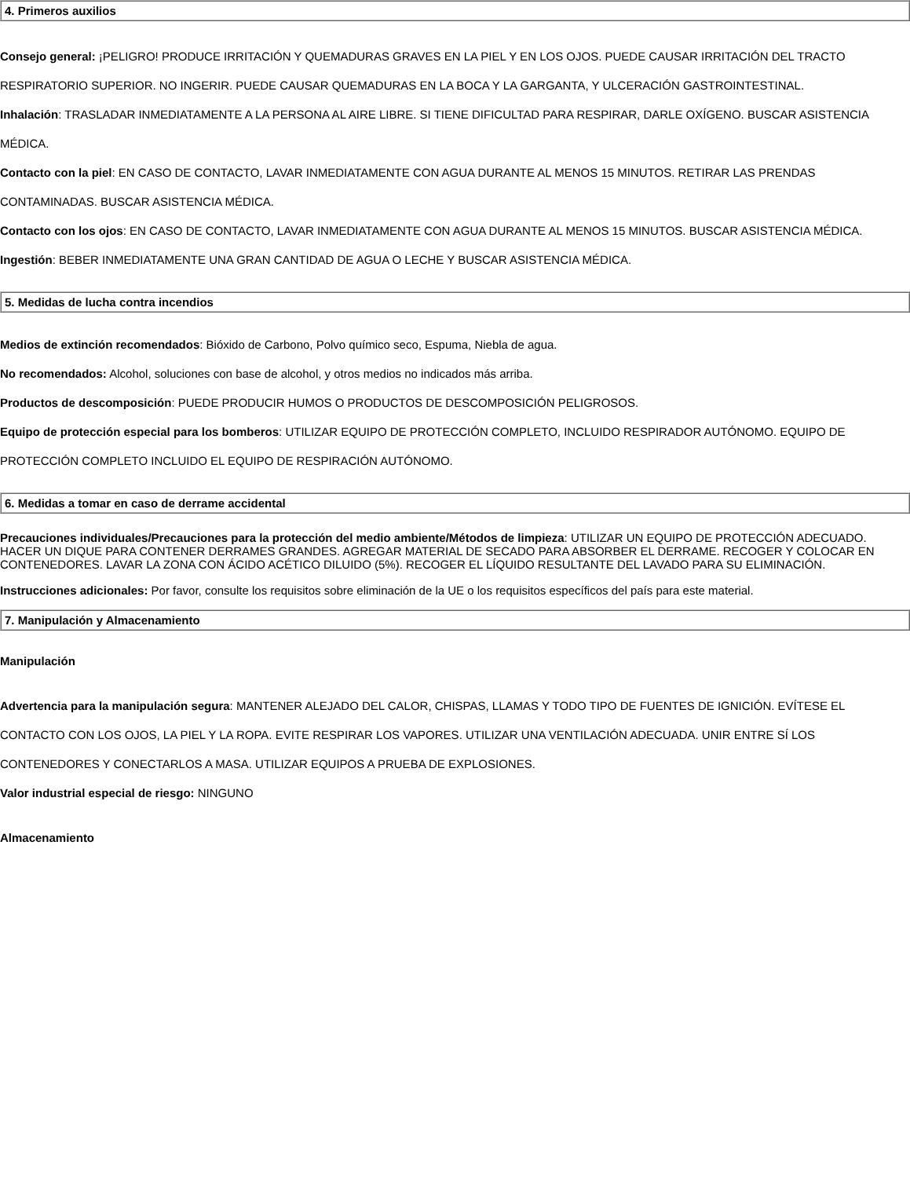4. Primeros auxilios
Consejo general: ¡PELIGRO! PRODUCE IRRITACIÓN Y QUEMADURAS GRAVES EN LA PIEL Y EN LOS OJOS. PUEDE CAUSAR IRRITACIÓN DEL TRACTO RESPIRATORIO SUPERIOR. NO INGERIR. PUEDE CAUSAR QUEMADURAS EN LA BOCA Y LA GARGANTA, Y ULCERACIÓN GASTROINTESTINAL.
Inhalación: TRASLADAR INMEDIATAMENTE A LA PERSONA AL AIRE LIBRE. SI TIENE DIFICULTAD PARA RESPIRAR, DARLE OXÍGENO. BUSCAR ASISTENCIA MÉDICA.
Contacto con la piel: EN CASO DE CONTACTO, LAVAR INMEDIATAMENTE CON AGUA DURANTE AL MENOS 15 MINUTOS. RETIRAR LAS PRENDAS CONTAMINADAS. BUSCAR ASISTENCIA MÉDICA.
Contacto con los ojos: EN CASO DE CONTACTO, LAVAR INMEDIATAMENTE CON AGUA DURANTE AL MENOS 15 MINUTOS. BUSCAR ASISTENCIA MÉDICA.
Ingestión: BEBER INMEDIATAMENTE UNA GRAN CANTIDAD DE AGUA O LECHE Y BUSCAR ASISTENCIA MÉDICA.
5. Medidas de lucha contra incendios
Medios de extinción recomendados: Bióxido de Carbono, Polvo químico seco, Espuma, Niebla de agua.
No recomendados: Alcohol, soluciones con base de alcohol, y otros medios no indicados más arriba.
Productos de descomposición: PUEDE PRODUCIR HUMOS O PRODUCTOS DE DESCOMPOSICIÓN PELIGROSOS.
Equipo de protección especial para los bomberos: UTILIZAR EQUIPO DE PROTECCIÓN COMPLETO, INCLUIDO RESPIRADOR AUTÓNOMO. EQUIPO DE PROTECCIÓN COMPLETO INCLUIDO EL EQUIPO DE RESPIRACIÓN AUTÓNOMO.
6. Medidas a tomar en caso de derrame accidental
Precauciones individuales/Precauciones para la protección del medio ambiente/Métodos de limpieza: UTILIZAR UN EQUIPO DE PROTECCIÓN ADECUADO. HACER UN DIQUE PARA CONTENER DERRAMES GRANDES. AGREGAR MATERIAL DE SECADO PARA ABSORBER EL DERRAME. RECOGER Y COLOCAR EN CONTENEDORES. LAVAR LA ZONA CON ÁCIDO ACÉTICO DILUIDO (5%). RECOGER EL LÍQUIDO RESULTANTE DEL LAVADO PARA SU ELIMINACIÓN.
Instrucciones adicionales: Por favor, consulte los requisitos sobre eliminación de la UE o los requisitos específicos del país para este material.
7. Manipulación y Almacenamiento
Manipulación
Advertencia para la manipulación segura: MANTENER ALEJADO DEL CALOR, CHISPAS, LLAMAS Y TODO TIPO DE FUENTES DE IGNICIÓN. EVÍTESE EL CONTACTO CON LOS OJOS, LA PIEL Y LA ROPA. EVITE RESPIRAR LOS VAPORES. UTILIZAR UNA VENTILACIÓN ADECUADA. UNIR ENTRE SÍ LOS CONTENEDORES Y CONECTARLOS A MASA. UTILIZAR EQUIPOS A PRUEBA DE EXPLOSIONES.
Valor industrial especial de riesgo: NINGUNO
Almacenamiento